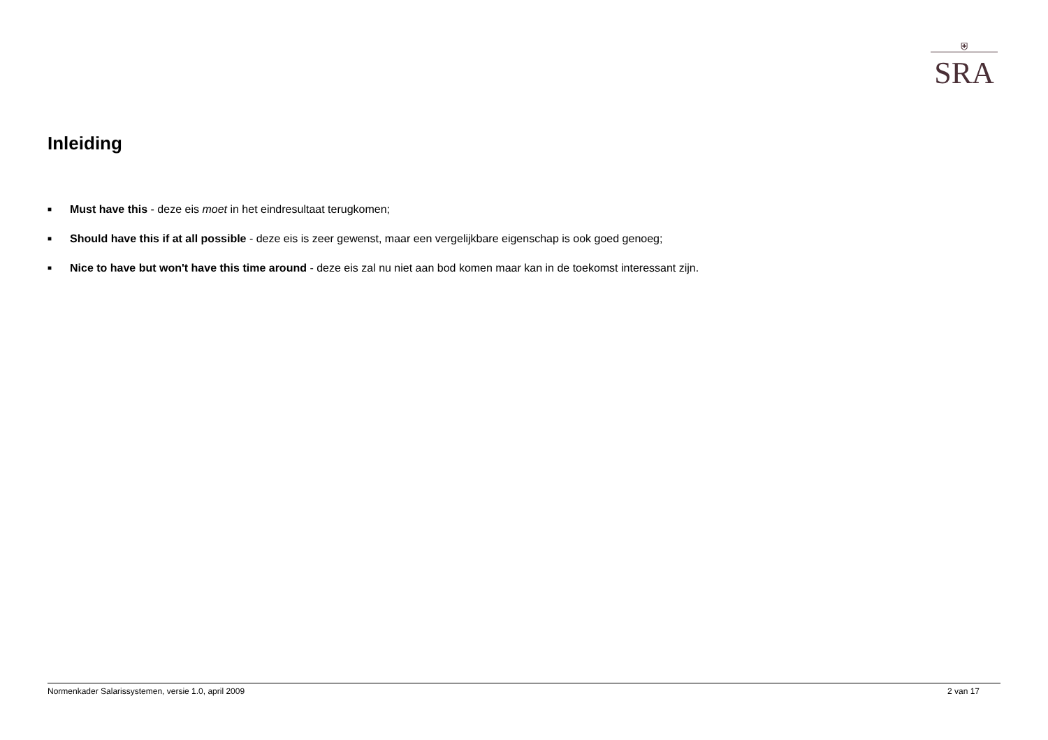⛨
SRA
Inleiding
■
Must have this - deze eis moet in het eindresultaat terugkomen;
■
Should have this if at all possible - deze eis is zeer gewenst, maar een vergelijkbare eigenschap is ook goed genoeg;
■
Nice to have but won't have this time around - deze eis zal nu niet aan bod komen maar kan in de toekomst interessant zijn.
Normenkader Salarissystemen, versie 1.0, april 2009 2 van 17